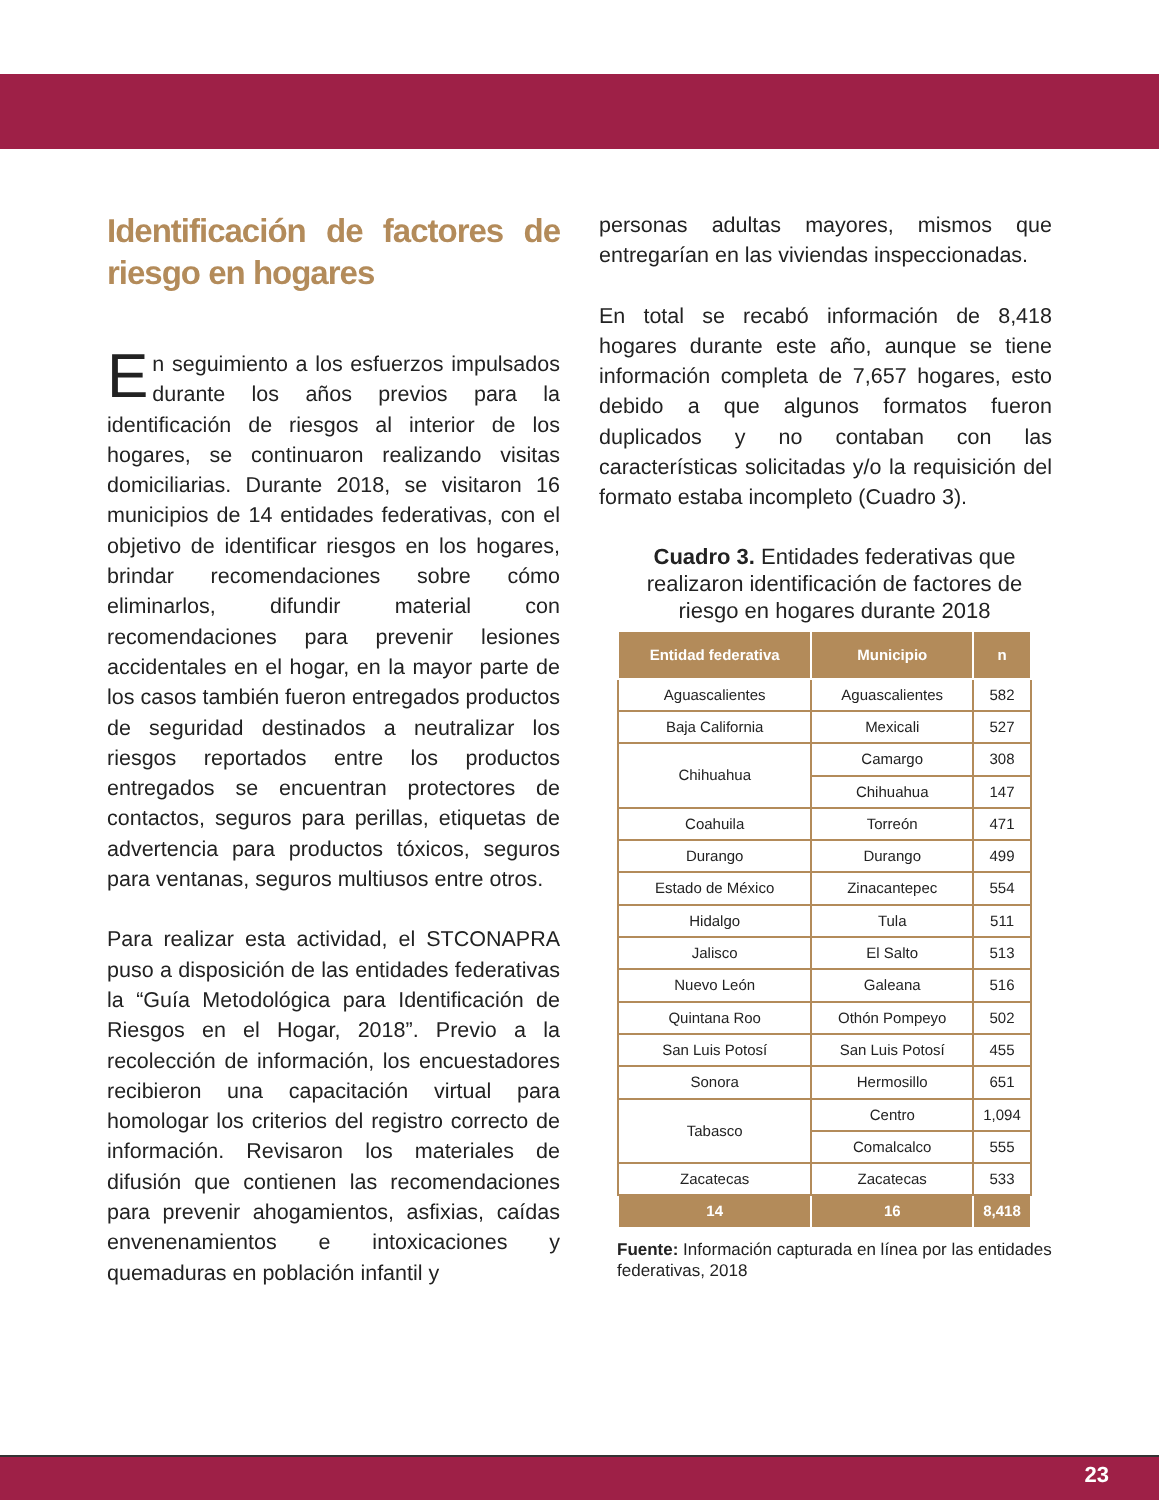Identificación de factores de riesgo en hogares
En seguimiento a los esfuerzos impulsados durante los años previos para la identificación de riesgos al interior de los hogares, se continuaron realizando visitas domiciliarias. Durante 2018, se visitaron 16 municipios de 14 entidades federativas, con el objetivo de identificar riesgos en los hogares, brindar recomendaciones sobre cómo eliminarlos, difundir material con recomendaciones para prevenir lesiones accidentales en el hogar, en la mayor parte de los casos también fueron entregados productos de seguridad destinados a neutralizar los riesgos reportados entre los productos entregados se encuentran protectores de contactos, seguros para perillas, etiquetas de advertencia para productos tóxicos, seguros para ventanas, seguros multiusos entre otros.
Para realizar esta actividad, el STCONAPRA puso a disposición de las entidades federativas la “Guía Metodológica para Identificación de Riesgos en el Hogar, 2018”. Previo a la recolección de información, los encuestadores recibieron una capacitación virtual para homologar los criterios del registro correcto de información. Revisaron los materiales de difusión que contienen las recomendaciones para prevenir ahogamientos, asfixias, caídas envenenamientos e intoxicaciones y quemaduras en población infantil y
personas adultas mayores, mismos que entregarían en las viviendas inspeccionadas.
En total se recabó información de 8,418 hogares durante este año, aunque se tiene información completa de 7,657 hogares, esto debido a que algunos formatos fueron duplicados y no contaban con las características solicitadas y/o la requisición del formato estaba incompleto (Cuadro 3).
Cuadro 3. Entidades federativas que realizaron identificación de factores de riesgo en hogares durante 2018
| Entidad federativa | Municipio | n |
| --- | --- | --- |
| Aguascalientes | Aguascalientes | 582 |
| Baja California | Mexicali | 527 |
| Chihuahua | Camargo | 308 |
| | Chihuahua | 147 |
| Coahuila | Torreón | 471 |
| Durango | Durango | 499 |
| Estado de México | Zinacantepec | 554 |
| Hidalgo | Tula | 511 |
| Jalisco | El Salto | 513 |
| Nuevo León | Galeana | 516 |
| Quintana Roo | Othón Pompeyo | 502 |
| San Luis Potosí | San Luis Potosí | 455 |
| Sonora | Hermosillo | 651 |
| Tabasco | Centro | 1,094 |
| | Comalcalco | 555 |
| Zacatecas | Zacatecas | 533 |
| 14 | 16 | 8,418 |
Fuente: Información capturada en línea por las entidades federativas, 2018
23